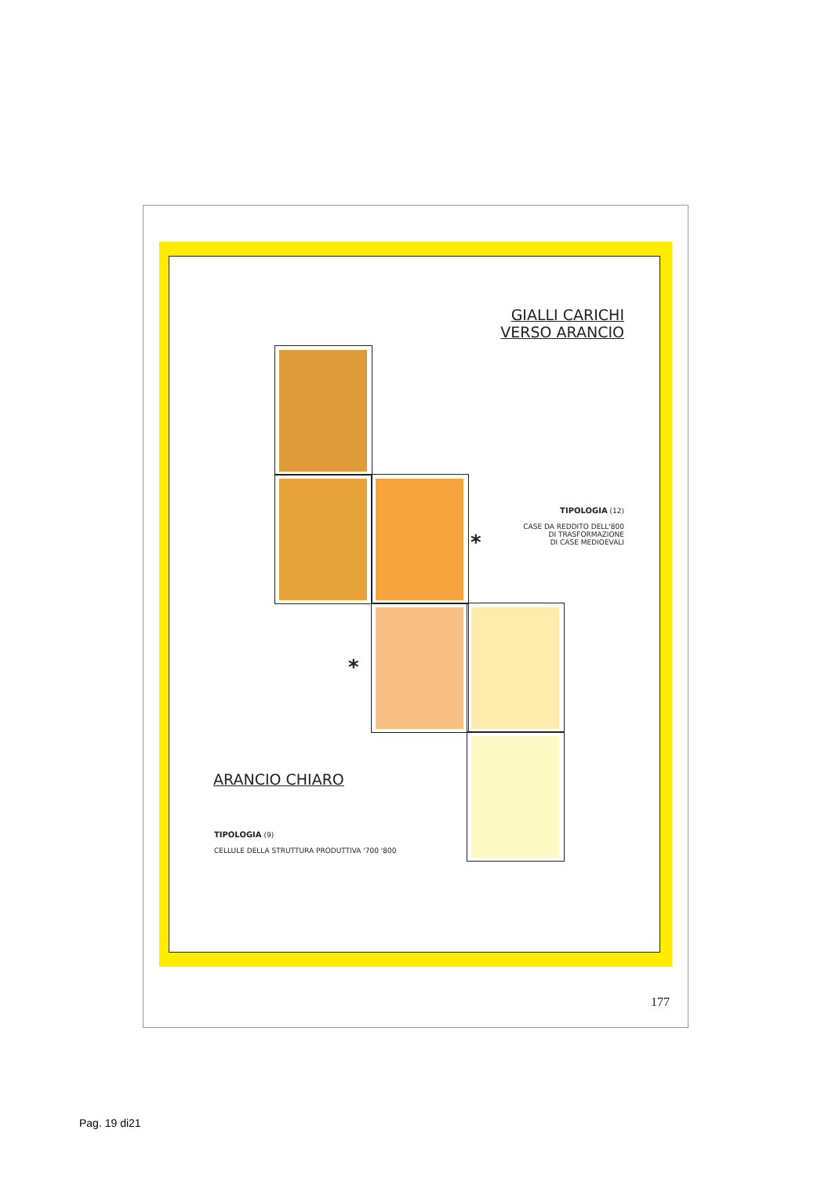GIALLI CARICHI
VERSO ARANCIO
TIPOLOGIA (12)
CASE DA REDDITO DELL'800
DI TRASFORMAZIONE
DI CASE MEDIOEVALI
*
*
ARANCIO CHIARO
TIPOLOGIA (9)
CELLULE DELLA STRUTTURA PRODUTTIVA '700 '800
177
Pag. 19 di21